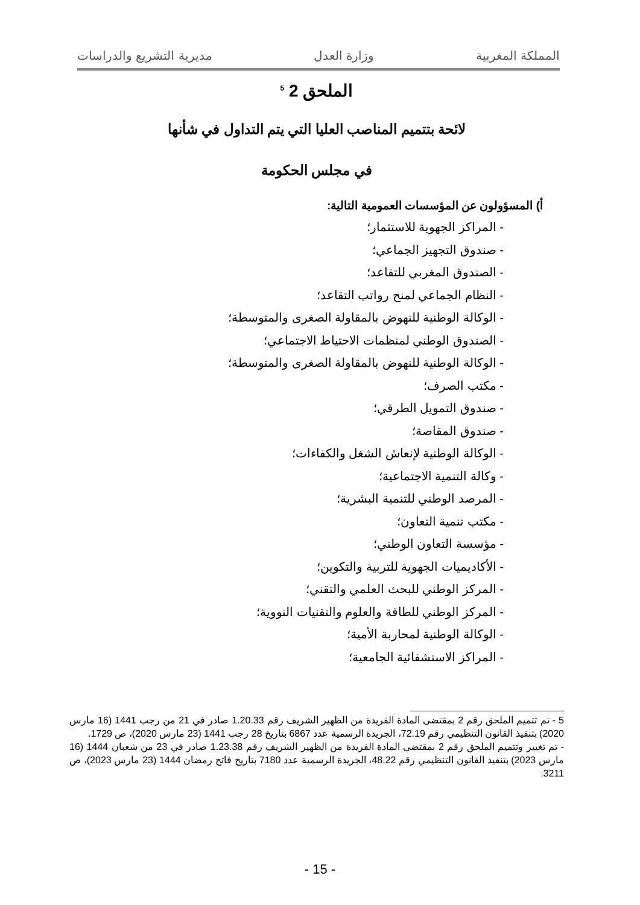المملكة المغربية وزارة العدل مديرية التشريع والدراسات
الملحق 2 <sup>5</sup>
لائحة بتتميم المناصب العليا التي يتم التداول في شأنها
في مجلس الحكومة
أ) المسؤولون عن المؤسسات العمومية التالية:
- المراكز الجهوية للاستثمار؛
- صندوق التجهيز الجماعي؛
- الصندوق المغربي للتقاعد؛
- النظام الجماعي لمنح رواتب التقاعد؛
- الوكالة الوطنية للنهوض بالمقاولة الصغرى والمتوسطة؛
- الصندوق الوطني لمنظمات الاحتياط الاجتماعي؛
- الوكالة الوطنية للنهوض بالمقاولة الصغرى والمتوسطة؛
- مكتب الصرف؛
- صندوق التمويل الطرقي؛
- صندوق المقاصة؛
- الوكالة الوطنية لإنعاش الشغل والكفاءات؛
- وكالة التنمية الاجتماعية؛
- المرصد الوطني للتنمية البشرية؛
- مكتب تنمية التعاون؛
- مؤسسة التعاون الوطني؛
- الأكاديميات الجهوية للتربية والتكوين؛
- المركز الوطني للبحث العلمي والتقني؛
- المركز الوطني للطاقة والعلوم والتقنيات النووية؛
- الوكالة الوطنية لمحاربة الأمية؛
- المراكز الاستشفائية الجامعية؛
5 - تم تتميم الملحق رقم 2 بمقتضى المادة الفريدة من الظهير الشريف رقم 1.20.33 صادر في 21 من رجب 1441 (16 مارس 2020) بتنفيذ القانون التنظيمي رقم 72.19، الجريدة الرسمية عدد 6867 بتاريخ 28 رجب 1441 (23 مارس 2020)، ص 1729.
- تم تغيير وتتميم الملحق رقم 2 بمقتضى المادة الفريدة من الظهير الشريف رقم 1.23.38 صادر في 23 من شعبان 1444 (16 مارس 2023) بتنفيذ القانون التنظيمي رقم 48.22، الجريدة الرسمية عدد 7180 بتاريخ فاتح رمضان 1444 (23 مارس 2023)، ص 3211.
- 15 -